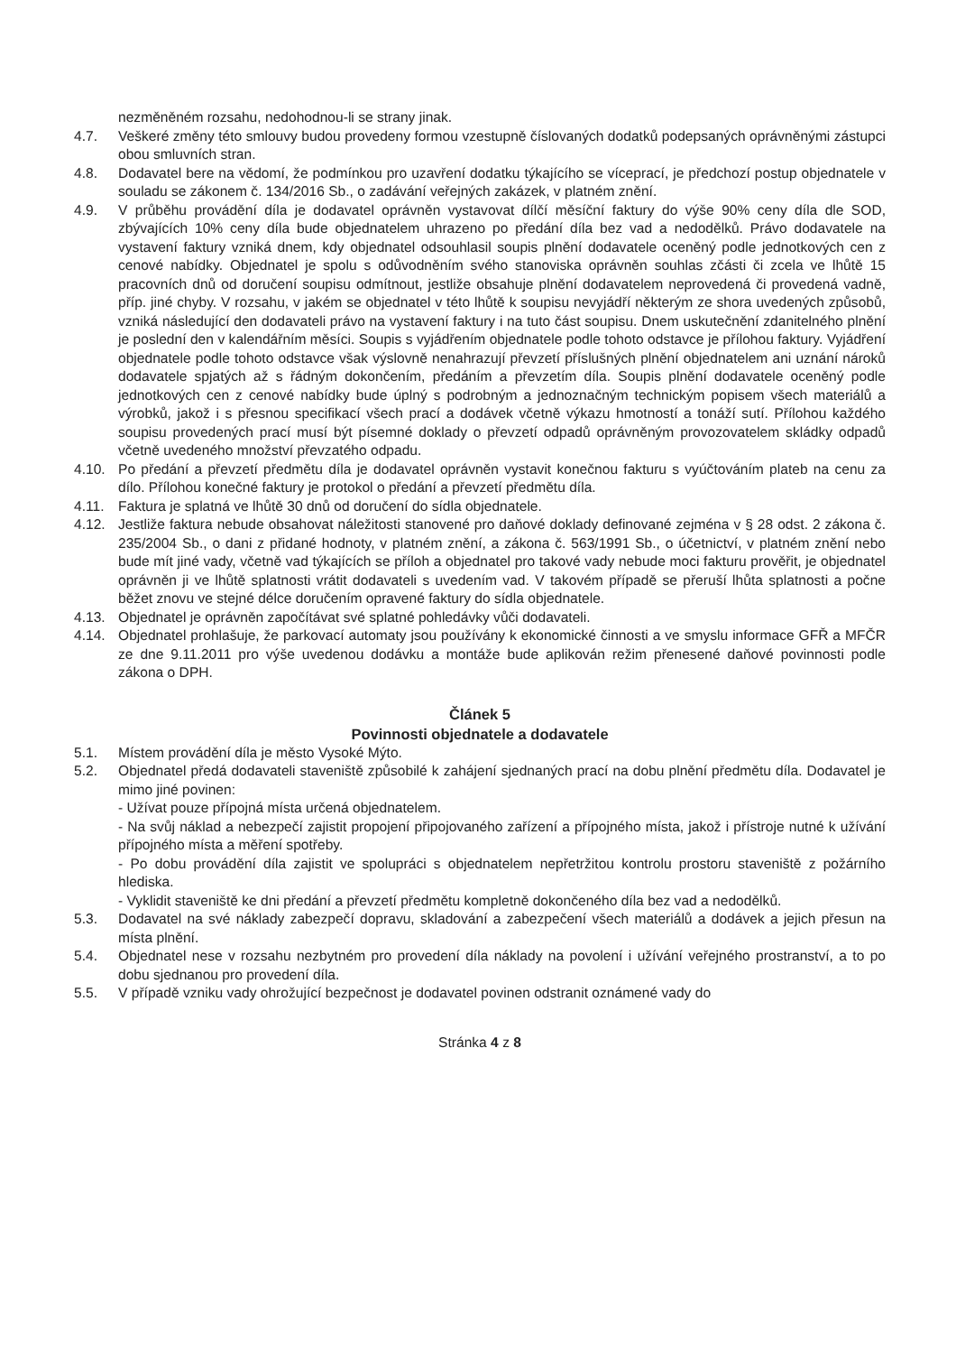nezměněném rozsahu, nedohodnou-li se strany jinak.
4.7. Veškeré změny této smlouvy budou provedeny formou vzestupně číslovaných dodatků podepsaných oprávněnými zástupci obou smluvních stran.
4.8. Dodavatel bere na vědomí, že podmínkou pro uzavření dodatku týkajícího se víceprací, je předchozí postup objednatele v souladu se zákonem č. 134/2016 Sb., o zadávání veřejných zakázek, v platném znění.
4.9. V průběhu provádění díla je dodavatel oprávněn vystavovat dílčí měsíční faktury do výše 90% ceny díla dle SOD, zbývajících 10% ceny díla bude objednatelem uhrazeno po předání díla bez vad a nedodělků. Právo dodavatele na vystavení faktury vzniká dnem, kdy objednatel odsouhlasil soupis plnění dodavatele oceněný podle jednotkových cen z cenové nabídky. Objednatel je spolu s odůvodněním svého stanoviska oprávněn souhlas zčásti či zcela ve lhůtě 15 pracovních dnů od doručení soupisu odmítnout, jestliže obsahuje plnění dodavatelem neprovedená či provedená vadně, příp. jiné chyby. V rozsahu, v jakém se objednatel v této lhůtě k soupisu nevyjádří některým ze shora uvedených způsobů, vzniká následující den dodavateli právo na vystavení faktury i na tuto část soupisu. Dnem uskutečnění zdanitelného plnění je poslední den v kalendářním měsíci. Soupis s vyjádřením objednatele podle tohoto odstavce je přílohou faktury. Vyjádření objednatele podle tohoto odstavce však výslovně nenahrazují převzetí příslušných plnění objednatelem ani uznání nároků dodavatele spjatých až s řádným dokončením, předáním a převzetím díla. Soupis plnění dodavatele oceněný podle jednotkových cen z cenové nabídky bude úplný s podrobným a jednoznačným technickým popisem všech materiálů a výrobků, jakož i s přesnou specifikací všech prací a dodávek včetně výkazu hmotností a tonáží sutí. Přílohou každého soupisu provedených prací musí být písemné doklady o převzetí odpadů oprávněným provozovatelem skládky odpadů včetně uvedeného množství převzatého odpadu.
4.10. Po předání a převzetí předmětu díla je dodavatel oprávněn vystavit konečnou fakturu s vyúčtováním plateb na cenu za dílo. Přílohou konečné faktury je protokol o předání a převzetí předmětu díla.
4.11. Faktura je splatná ve lhůtě 30 dnů od doručení do sídla objednatele.
4.12. Jestliže faktura nebude obsahovat náležitosti stanovené pro daňové doklady definované zejména v § 28 odst. 2 zákona č. 235/2004 Sb., o dani z přidané hodnoty, v platném znění, a zákona č. 563/1991 Sb., o účetnictví, v platném znění nebo bude mít jiné vady, včetně vad týkajících se příloh a objednatel pro takové vady nebude moci fakturu prověřit, je objednatel oprávněn ji ve lhůtě splatnosti vrátit dodavateli s uvedením vad. V takovém případě se přeruší lhůta splatnosti a počne běžet znovu ve stejné délce doručením opravené faktury do sídla objednatele.
4.13. Objednatel je oprávněn započítávat své splatné pohledávky vůči dodavateli.
4.14. Objednatel prohlašuje, že parkovací automaty jsou používány k ekonomické činnosti a ve smyslu informace GFŘ a MFČR ze dne 9.11.2011 pro výše uvedenou dodávku a montáže bude aplikován režim přenesené daňové povinnosti podle zákona o DPH.
Článek 5
Povinnosti objednatele a dodavatele
5.1. Místem provádění díla je město Vysoké Mýto.
5.2. Objednatel předá dodavateli staveniště způsobilé k zahájení sjednaných prací na dobu plnění předmětu díla. Dodavatel je mimo jiné povinen:
- Užívat pouze přípojná místa určená objednatelem.
- Na svůj náklad a nebezpečí zajistit propojení připojovaného zařízení a přípojného místa, jakož i přístroje nutné k užívání přípojného místa a měření spotřeby.
- Po dobu provádění díla zajistit ve spolupráci s objednatelem nepřetržitou kontrolu prostoru staveniště z požárního hlediska.
- Vyklidit staveniště ke dni předání a převzetí předmětu kompletně dokončeného díla bez vad a nedodělků.
5.3. Dodavatel na své náklady zabezpečí dopravu, skladování a zabezpečení všech materiálů a dodávek a jejich přesun na místa plnění.
5.4. Objednatel nese v rozsahu nezbytném pro provedení díla náklady na povolení i užívání veřejného prostranství, a to po dobu sjednanou pro provedení díla.
5.5. V případě vzniku vady ohrožující bezpečnost je dodavatel povinen odstranit oznámené vady do
Stránka 4 z 8